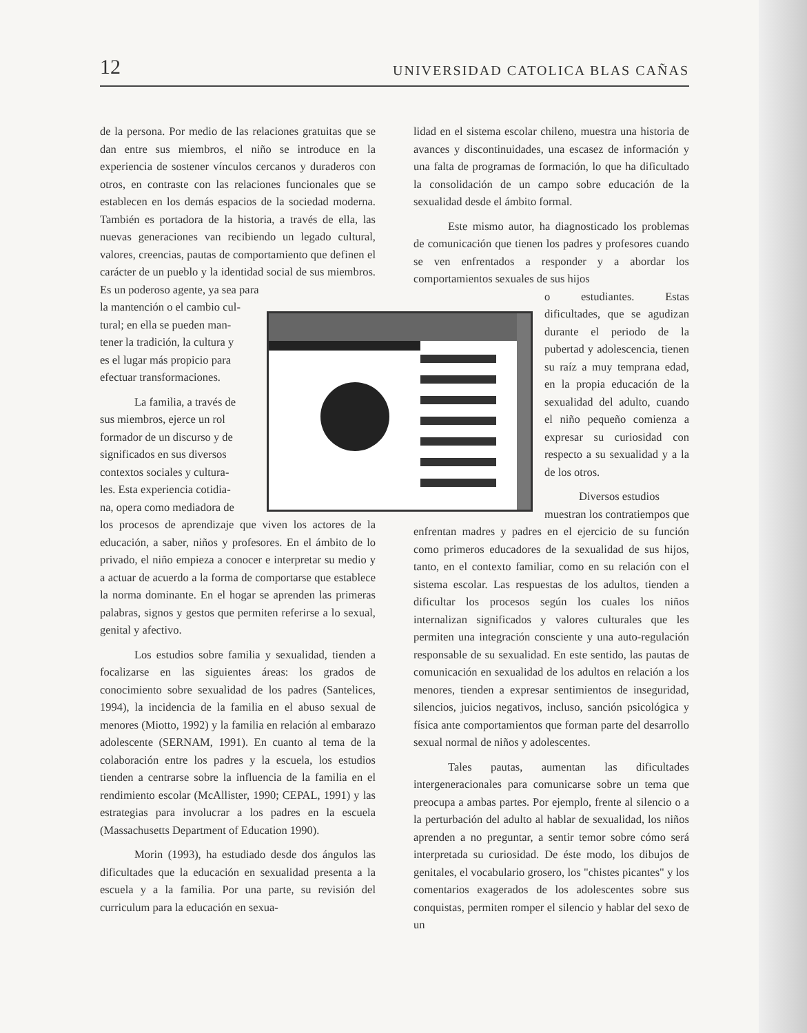12 UNIVERSIDAD CATOLICA BLAS CAÑAS
de la persona. Por medio de las relaciones gratuitas que se dan entre sus miembros, el niño se introduce en la experiencia de sostener vínculos cercanos y duraderos con otros, en contraste con las relaciones funcionales que se establecen en los demás espacios de la sociedad moderna. También es portadora de la historia, a través de ella, las nuevas generaciones van recibiendo un legado cultural, valores, creencias, pautas de comportamiento que definen el carácter de un pueblo y la identidad social de sus miembros. Es un poderoso agente, ya sea para
la mantención o el cambio cul-
tural; en ella se pueden man-
tener la tradición, la cultura y
es el lugar más propicio para
efectuar transformaciones.
La familia, a través de
sus miembros, ejerce un rol
formador de un discurso y de
significados en sus diversos
contextos sociales y cultura-
les. Esta experiencia cotidia-
na, opera como mediadora de
los procesos de aprendizaje que viven los actores de la educación, a saber, niños y profesores. En el ámbito de lo privado, el niño empieza a conocer e interpretar su medio y a actuar de acuerdo a la forma de comportarse que establece la norma dominante. En el hogar se aprenden las primeras palabras, signos y gestos que permiten referirse a lo sexual, genital y afectivo.
Los estudios sobre familia y sexualidad, tienden a focalizarse en las siguientes áreas: los grados de conocimiento sobre sexualidad de los padres (Santelices, 1994), la incidencia de la familia en el abuso sexual de menores (Miotto, 1992) y la familia en relación al embarazo adolescente (SERNAM, 1991). En cuanto al tema de la colaboración entre los padres y la escuela, los estudios tienden a centrarse sobre la influencia de la familia en el rendimiento escolar (McAllister, 1990; CEPAL, 1991) y las estrategias para involucrar a los padres en la escuela (Massachusetts Department of Education 1990).
Morin (1993), ha estudiado desde dos ángulos las dificultades que la educación en sexualidad presenta a la escuela y a la familia. Por una parte, su revisión del curriculum para la educación en sexua-
lidad en el sistema escolar chileno, muestra una historia de avances y discontinuidades, una escasez de información y una falta de programas de formación, lo que ha dificultado la consolidación de un campo sobre educación de la sexualidad desde el ámbito formal.
Este mismo autor, ha diagnosticado los problemas de comunicación que tienen los padres y profesores cuando se ven enfrentados a responder y a abordar los comportamientos sexuales de sus hijos
o estudiantes. Estas dificultades, que se agudizan durante el periodo de la pubertad y adolescencia, tienen su raíz a muy temprana edad, en la propia educación de la sexualidad del adulto, cuando el niño pequeño comienza a expresar su curiosidad con respecto a su sexualidad y a la de los otros.
Diversos estudios
muestran los contratiempos que enfrentan madres y padres en el ejercicio de su función como primeros educadores de la sexualidad de sus hijos, tanto, en el contexto familiar, como en su relación con el sistema escolar. Las respuestas de los adultos, tienden a dificultar los procesos según los cuales los niños internalizan significados y valores culturales que les permiten una integración consciente y una auto-regulación responsable de su sexualidad. En este sentido, las pautas de comunicación en sexualidad de los adultos en relación a los menores, tienden a expresar sentimientos de inseguridad, silencios, juicios negativos, incluso, sanción psicológica y física ante comportamientos que forman parte del desarrollo sexual normal de niños y adolescentes.
Tales pautas, aumentan las dificultades intergeneracionales para comunicarse sobre un tema que preocupa a ambas partes. Por ejemplo, frente al silencio o a la perturbación del adulto al hablar de sexualidad, los niños aprenden a no preguntar, a sentir temor sobre cómo será interpretada su curiosidad. De éste modo, los dibujos de genitales, el vocabulario grosero, los "chistes picantes" y los comentarios exagerados de los adolescentes sobre sus conquistas, permiten romper el silencio y hablar del sexo de un